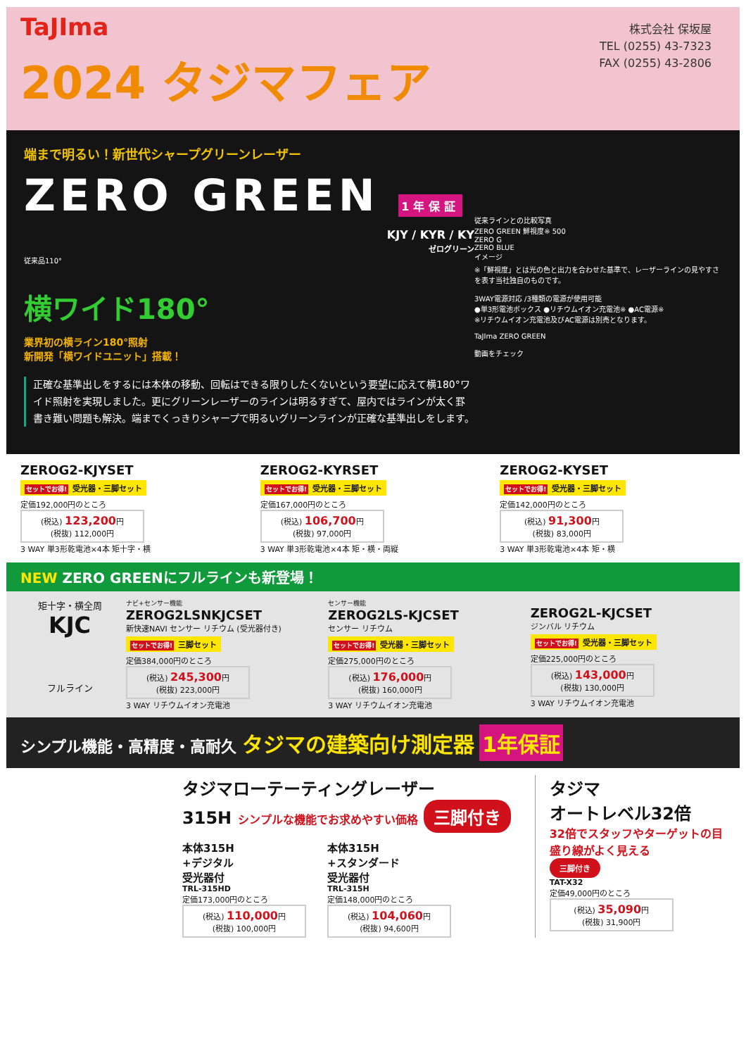TaJIma
株式会社 保坂屋
TEL (0255) 43-7323
FAX (0255) 43-2806
2024 タジマフェア
端まで明るい！新世代シャープグリーンレーザー
ZERO GREEN 1年保証
KJY / KYR / KY
ゼログリーン
従来品110°
横ワイド180°
業界初の横ライン180°照射
新開発「横ワイドユニット」搭載！
正確な基準出しをするには本体の移動、回転はできる限りしたくないという要望に応えて横180°ワイド照射を実現しました。更にグリーンレーザーのラインは明るすぎて、屋内ではラインが太く罫書き難い問題も解決。端までくっきりシャープで明るいグリーンラインが正確な基準出しをします。
従来ラインとの比較写真
ZERO GREEN 鮮視度※ 500
ZERO G
ZERO BLUE
イメージ
※「鮮視度」とは光の色と出力を合わせた基準で、レーザーラインの見やすさを表す当社独自のものです。
3WAY電源対応 /3種類の電源が使用可能
●単3形電池ボックス ●リチウムイオン充電池※ ●AC電源※
※リチウムイオン充電池及びAC電源は別売となります。
TaJIma ZERO GREEN
動画をチェック
ZEROG2-KJYSET
セットでお得! 受光器・三脚セット
定価192,000円のところ
(税込) 123,200円
(税抜) 112,000円
3 WAY 単3形乾電池×4本 矩十字・横
ZEROG2-KYRSET
セットでお得! 受光器・三脚セット
定価167,000円のところ
(税込) 106,700円
(税抜) 97,000円
3 WAY 単3形乾電池×4本 矩・横・両縦
ZEROG2-KYSET
セットでお得! 受光器・三脚セット
定価142,000円のところ
(税込) 91,300円
(税抜) 83,000円
3 WAY 単3形乾電池×4本 矩・横
NEW ZERO GREENにフルラインも新登場！
矩十字・横全周
KJC
フルライン
ナビ+センサー機能
ZEROG2LSNKJCSET
新快速NAVI センサー リチウム (受光器付き)
セットでお得! 三脚セット
定価384,000円のところ
(税込) 245,300円
(税抜) 223,000円
3 WAY リチウムイオン充電池
センサー機能
ZEROG2LS-KJCSET
センサー リチウム
セットでお得! 受光器・三脚セット
定価275,000円のところ
(税込) 176,000円
(税抜) 160,000円
3 WAY リチウムイオン充電池
ZEROG2L-KJCSET
ジンバル リチウム
セットでお得! 受光器・三脚セット
定価225,000円のところ
(税込) 143,000円
(税抜) 130,000円
3 WAY リチウムイオン充電池
シンプル機能・高精度・高耐久 タジマの建築向け測定器 1年保証
タジマローテーティングレーザー
315H シンプルな機能でお求めやすい価格 三脚付き
本体315H
+デジタル
受光器付
TRL-315HD
定価173,000円のところ
(税込) 110,000円
(税抜) 100,000円
本体315H
+スタンダード
受光器付
TRL-315H
定価148,000円のところ
(税込) 104,060円
(税抜) 94,600円
タジマ
オートレベル32倍
32倍でスタッフやターゲットの目盛り線がよく見える
三脚付き
TAT-X32
定価49,000円のところ
(税込) 35,090円
(税抜) 31,900円